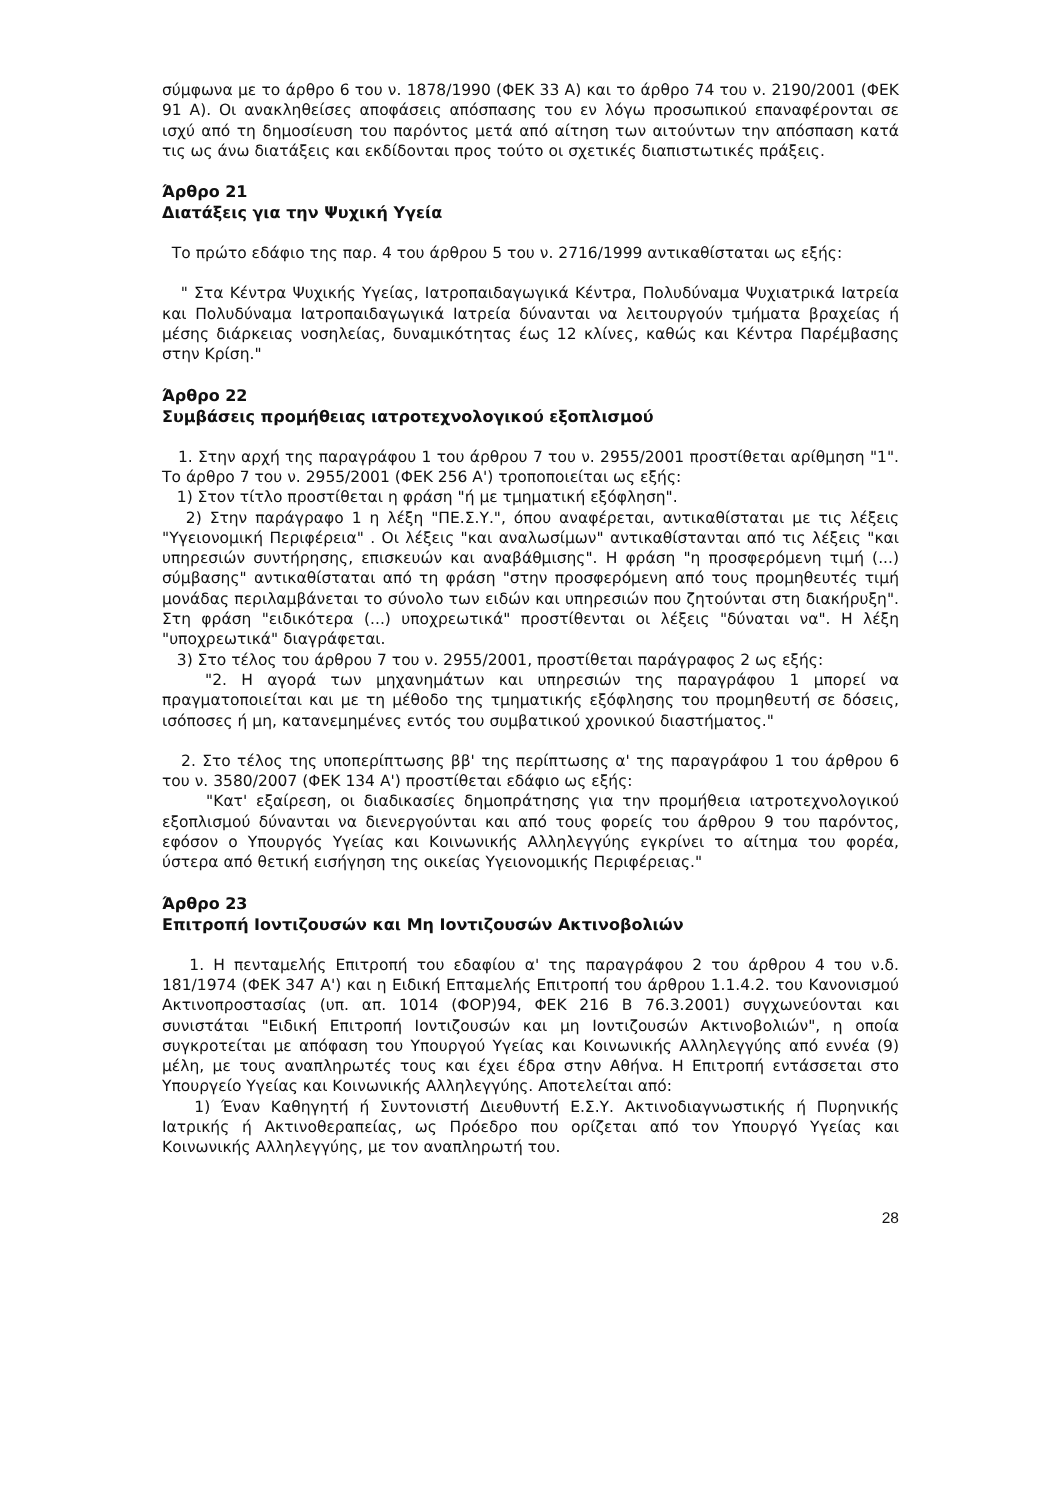σύμφωνα με το άρθρο 6 του ν. 1878/1990 (ΦΕΚ 33 Α) και το άρθρο 74 του ν. 2190/2001 (ΦΕΚ 91 Α). Οι ανακληθείσες αποφάσεις απόσπασης του εν λόγω προσωπικού επαναφέρονται σε ισχύ από τη δημοσίευση του παρόντος μετά από αίτηση των αιτούντων την απόσπαση κατά τις ως άνω διατάξεις και εκδίδονται προς τούτο οι σχετικές διαπιστωτικές πράξεις.
Άρθρο 21
Διατάξεις για την Ψυχική Υγεία
Το πρώτο εδάφιο της παρ. 4 του άρθρου 5 του ν. 2716/1999 αντικαθίσταται ως εξής:
" Στα Κέντρα Ψυχικής Υγείας, Ιατροπαιδαγωγικά Κέντρα, Πολυδύναμα Ψυχιατρικά Ιατρεία και Πολυδύναμα Ιατροπαιδαγωγικά Ιατρεία δύνανται να λειτουργούν τμήματα βραχείας ή μέσης διάρκειας νοσηλείας, δυναμικότητας έως 12 κλίνες, καθώς και Κέντρα Παρέμβασης στην Κρίση."
Άρθρο 22
Συμβάσεις προμήθειας ιατροτεχνολογικού εξοπλισμού
1. Στην αρχή της παραγράφου 1 του άρθρου 7 του ν. 2955/2001 προστίθεται αρίθμηση "1". Το άρθρο 7 του ν. 2955/2001 (ΦΕΚ 256 Α') τροποποιείται ως εξής:
1) Στον τίτλο προστίθεται η φράση "ή με τμηματική εξόφληση".
2) Στην παράγραφο 1 η λέξη "ΠΕ.Σ.Υ.", όπου αναφέρεται, αντικαθίσταται με τις λέξεις "Υγειονομική Περιφέρεια" . Οι λέξεις "και αναλωσίμων" αντικαθίστανται από τις λέξεις "και υπηρεσιών συντήρησης, επισκευών και αναβάθμισης". Η φράση "η προσφερόμενη τιμή (...) σύμβασης" αντικαθίσταται από τη φράση "στην προσφερόμενη από τους προμηθευτές τιμή μονάδας περιλαμβάνεται το σύνολο των ειδών και υπηρεσιών που ζητούνται στη διακήρυξη". Στη φράση "ειδικότερα (...) υποχρεωτικά" προστίθενται οι λέξεις "δύναται να". Η λέξη "υποχρεωτικά" διαγράφεται.
3) Στο τέλος του άρθρου 7 του ν. 2955/2001, προστίθεται παράγραφος 2 ως εξής:
"2. Η αγορά των μηχανημάτων και υπηρεσιών της παραγράφου 1 μπορεί να πραγματοποιείται και με τη μέθοδο της τμηματικής εξόφλησης του προμηθευτή σε δόσεις, ισόποσες ή μη, κατανεμημένες εντός του συμβατικού χρονικού διαστήματος."
2. Στο τέλος της υποπερίπτωσης ββ' της περίπτωσης α' της παραγράφου 1 του άρθρου 6 του ν. 3580/2007 (ΦΕΚ 134 Α') προστίθεται εδάφιο ως εξής:
"Κατ' εξαίρεση, οι διαδικασίες δημοπράτησης για την προμήθεια ιατροτεχνολογικού εξοπλισμού δύνανται να διενεργούνται και από τους φορείς του άρθρου 9 του παρόντος, εφόσον ο Υπουργός Υγείας και Κοινωνικής Αλληλεγγύης εγκρίνει το αίτημα του φορέα, ύστερα από θετική εισήγηση της οικείας Υγειονομικής Περιφέρειας."
Άρθρο 23
Επιτροπή Ιοντιζουσών και Μη Ιοντιζουσών Ακτινοβολιών
1. Η πενταμελής Επιτροπή του εδαφίου α' της παραγράφου 2 του άρθρου 4 του ν.δ. 181/1974 (ΦΕΚ 347 Α') και η Ειδική Επταμελής Επιτροπή του άρθρου 1.1.4.2. του Κανονισμού Ακτινοπροστασίας (υπ. απ. 1014 (ΦΟΡ)94, ΦΕΚ 216 Β 76.3.2001) συγχωνεύονται και συνιστάται "Ειδική Επιτροπή Ιοντιζουσών και μη Ιοντιζουσών Ακτινοβολιών", η οποία συγκροτείται με απόφαση του Υπουργού Υγείας και Κοινωνικής Αλληλεγγύης από εννέα (9) μέλη, με τους αναπληρωτές τους και έχει έδρα στην Αθήνα. Η Επιτροπή εντάσσεται στο Υπουργείο Υγείας και Κοινωνικής Αλληλεγγύης. Αποτελείται από:
1) Έναν Καθηγητή ή Συντονιστή Διευθυντή Ε.Σ.Υ. Ακτινοδιαγνωστικής ή Πυρηνικής Ιατρικής ή Ακτινοθεραπείας, ως Πρόεδρο που ορίζεται από τον Υπουργό Υγείας και Κοινωνικής Αλληλεγγύης, με τον αναπληρωτή του.
28